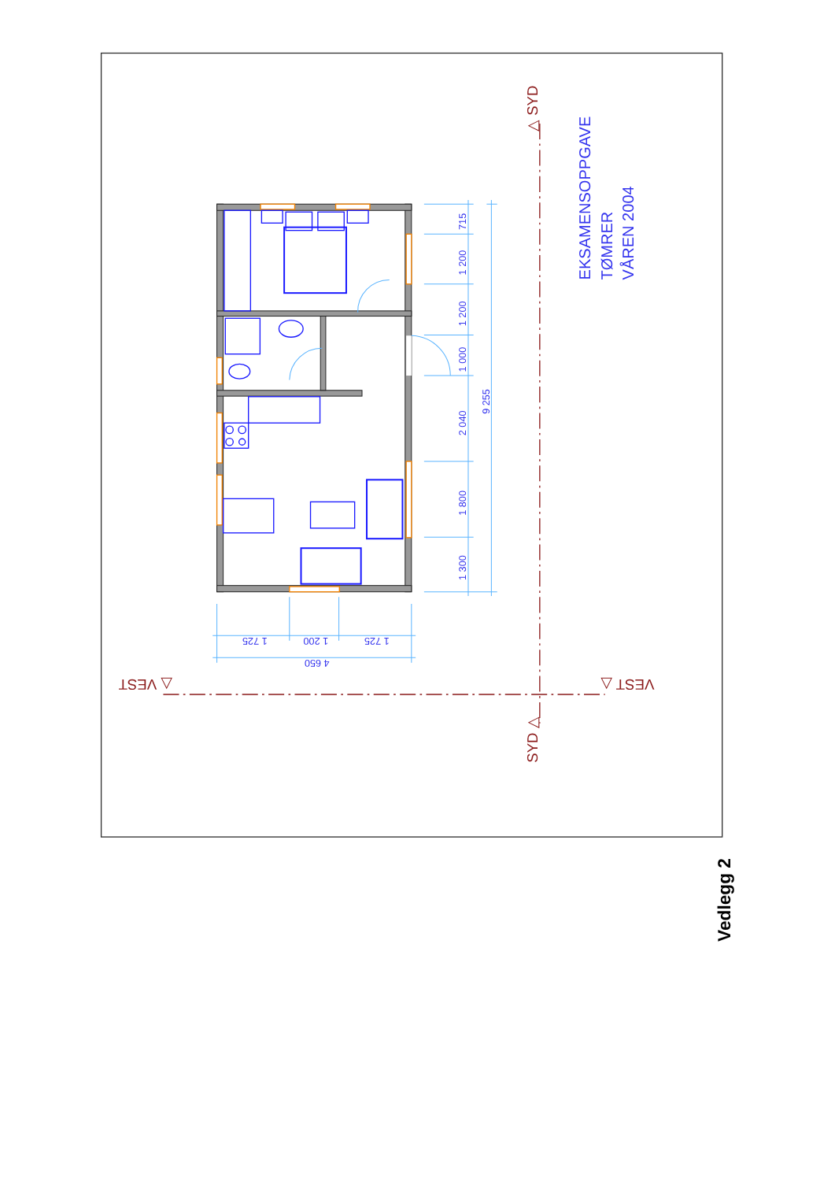715
1 200
1 200
1 000
2 040
1 800
1 300
9 255
1 725
1 200
1 725
4 650
EKSAMENSOPPGAVE
TØMRER
VÅREN 2004
△ SYD
SYD △
△ VEST
VEST △
Vedlegg 2